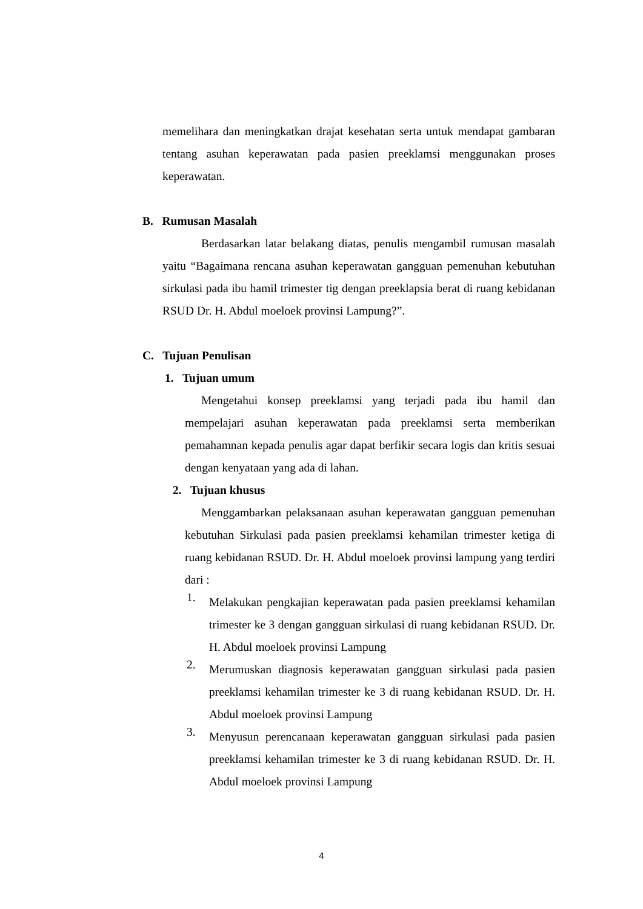memelihara dan meningkatkan drajat kesehatan serta untuk mendapat gambaran tentang asuhan keperawatan pada pasien preeklamsi menggunakan proses keperawatan.
B. Rumusan Masalah
Berdasarkan latar belakang diatas, penulis mengambil rumusan masalah yaitu “Bagaimana rencana asuhan keperawatan gangguan pemenuhan kebutuhan sirkulasi pada ibu hamil trimester tig dengan preeklapsia berat di ruang kebidanan RSUD Dr. H. Abdul moeloek provinsi Lampung?”.
C. Tujuan Penulisan
1. Tujuan umum
Mengetahui konsep preeklamsi yang terjadi pada ibu hamil dan mempelajari asuhan keperawatan pada preeklamsi serta memberikan pemahamnan kepada penulis agar dapat berfikir secara logis dan kritis sesuai dengan kenyataan yang ada di lahan.
2. Tujuan khusus
Menggambarkan pelaksanaan asuhan keperawatan gangguan pemenuhan kebutuhan Sirkulasi pada pasien preeklamsi kehamilan trimester ketiga di ruang kebidanan RSUD. Dr. H. Abdul moeloek provinsi lampung yang terdiri dari :
1.
Melakukan pengkajian keperawatan pada pasien preeklamsi kehamilan trimester ke 3 dengan gangguan sirkulasi di ruang kebidanan RSUD. Dr. H. Abdul moeloek provinsi Lampung
2.
Merumuskan diagnosis keperawatan gangguan sirkulasi pada pasien preeklamsi kehamilan trimester ke 3 di ruang kebidanan RSUD. Dr. H. Abdul moeloek provinsi Lampung
3.
Menyusun perencanaan keperawatan gangguan sirkulasi pada pasien preeklamsi kehamilan trimester ke 3 di ruang kebidanan RSUD. Dr. H. Abdul moeloek provinsi Lampung
4